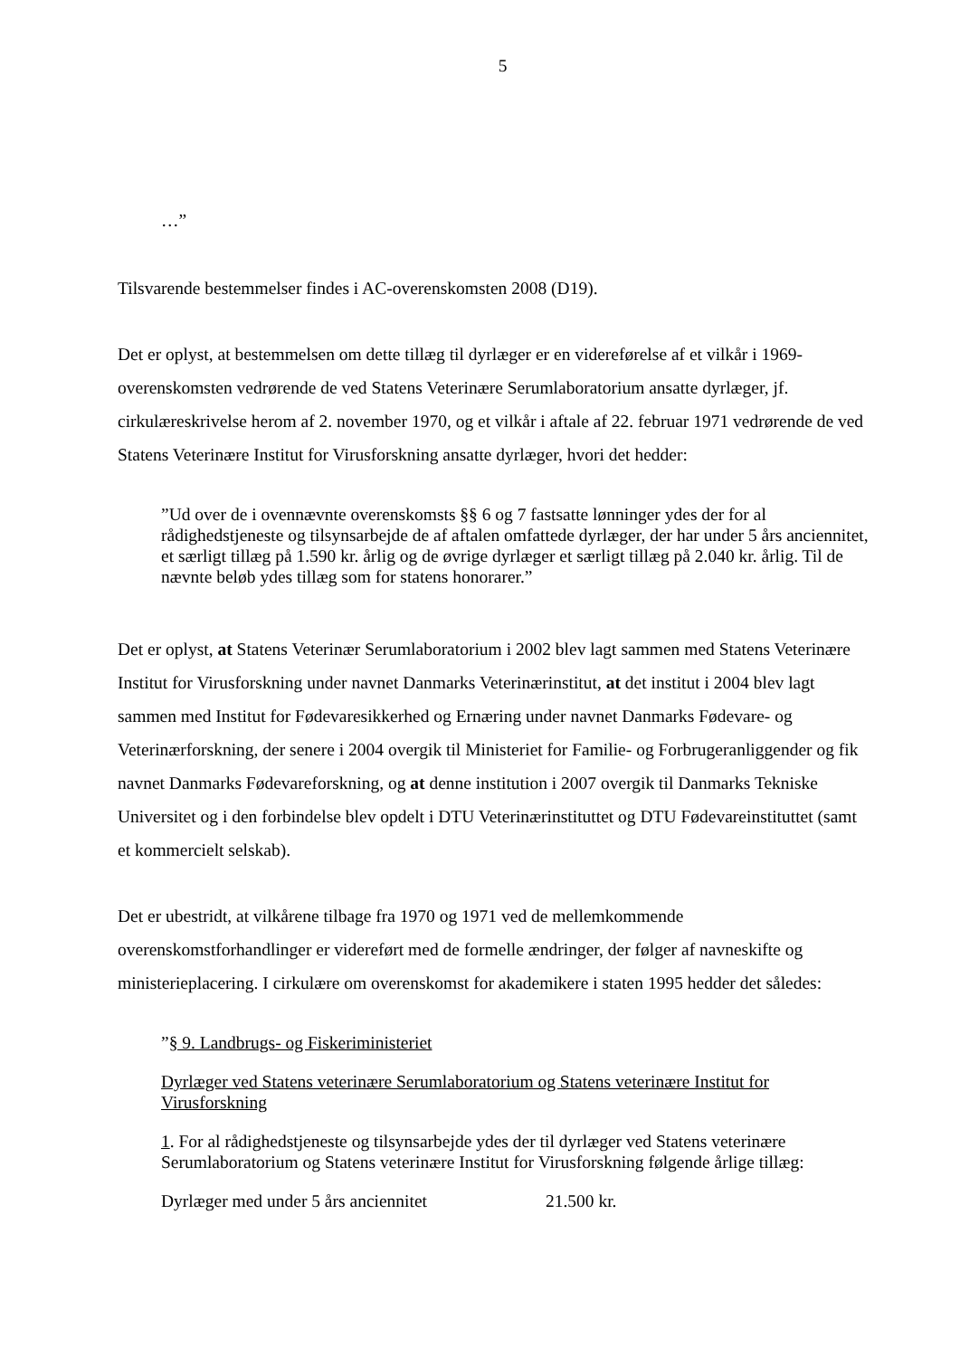5
…”
Tilsvarende bestemmelser findes i AC-overenskomsten 2008 (D19).
Det er oplyst, at bestemmelsen om dette tillæg til dyrlæger er en videreførelse af et vilkår i 1969-overenskomsten vedrørende de ved Statens Veterinære Serumlaboratorium ansatte dyrlæger, jf. cirkulæreskrivelse herom af 2. november 1970, og et vilkår i aftale af 22. februar 1971 vedrørende de ved Statens Veterinære Institut for Virusforskning ansatte dyrlæger, hvori det hedder:
”Ud over de i ovennævnte overenskomsts §§ 6 og 7 fastsatte lønninger ydes der for al rådighedstjeneste og tilsynsarbejde de af aftalen omfattede dyrlæger, der har under 5 års anciennitet, et særligt tillæg på 1.590 kr. årlig og de øvrige dyrlæger et særligt tillæg på 2.040 kr. årlig. Til de nævnte beløb ydes tillæg som for statens honorarer.”
Det er oplyst, at Statens Veterinær Serumlaboratorium i 2002 blev lagt sammen med Statens Veterinære Institut for Virusforskning under navnet Danmarks Veterinærinstitut, at det institut i 2004 blev lagt sammen med Institut for Fødevaresikkerhed og Ernæring under navnet Danmarks Fødevare- og Veterinærforskning, der senere i 2004 overgik til Ministeriet for Familie- og Forbrugeranliggender og fik navnet Danmarks Fødevareforskning, og at denne institution i 2007 overgik til Danmarks Tekniske Universitet og i den forbindelse blev opdelt i DTU Veterinærinstituttet og DTU Fødevareinstituttet (samt et kommercielt selskab).
Det er ubestridt, at vilkårene tilbage fra 1970 og 1971 ved de mellemkommende overenskomstforhandlinger er videreført med de formelle ændringer, der følger af navneskifte og ministerieplacering. I cirkulære om overenskomst for akademikere i staten 1995 hedder det således:
”§ 9. Landbrugs- og Fiskeriministeriet
Dyrlæger ved Statens veterinære Serumlaboratorium og Statens veterinære Institut for Virusforskning
1. For al rådighedstjeneste og tilsynsarbejde ydes der til dyrlæger ved Statens veterinære Serumlaboratorium og Statens veterinære Institut for Virusforskning følgende årlige tillæg:
Dyrlæger med under 5 års anciennitet 21.500 kr.